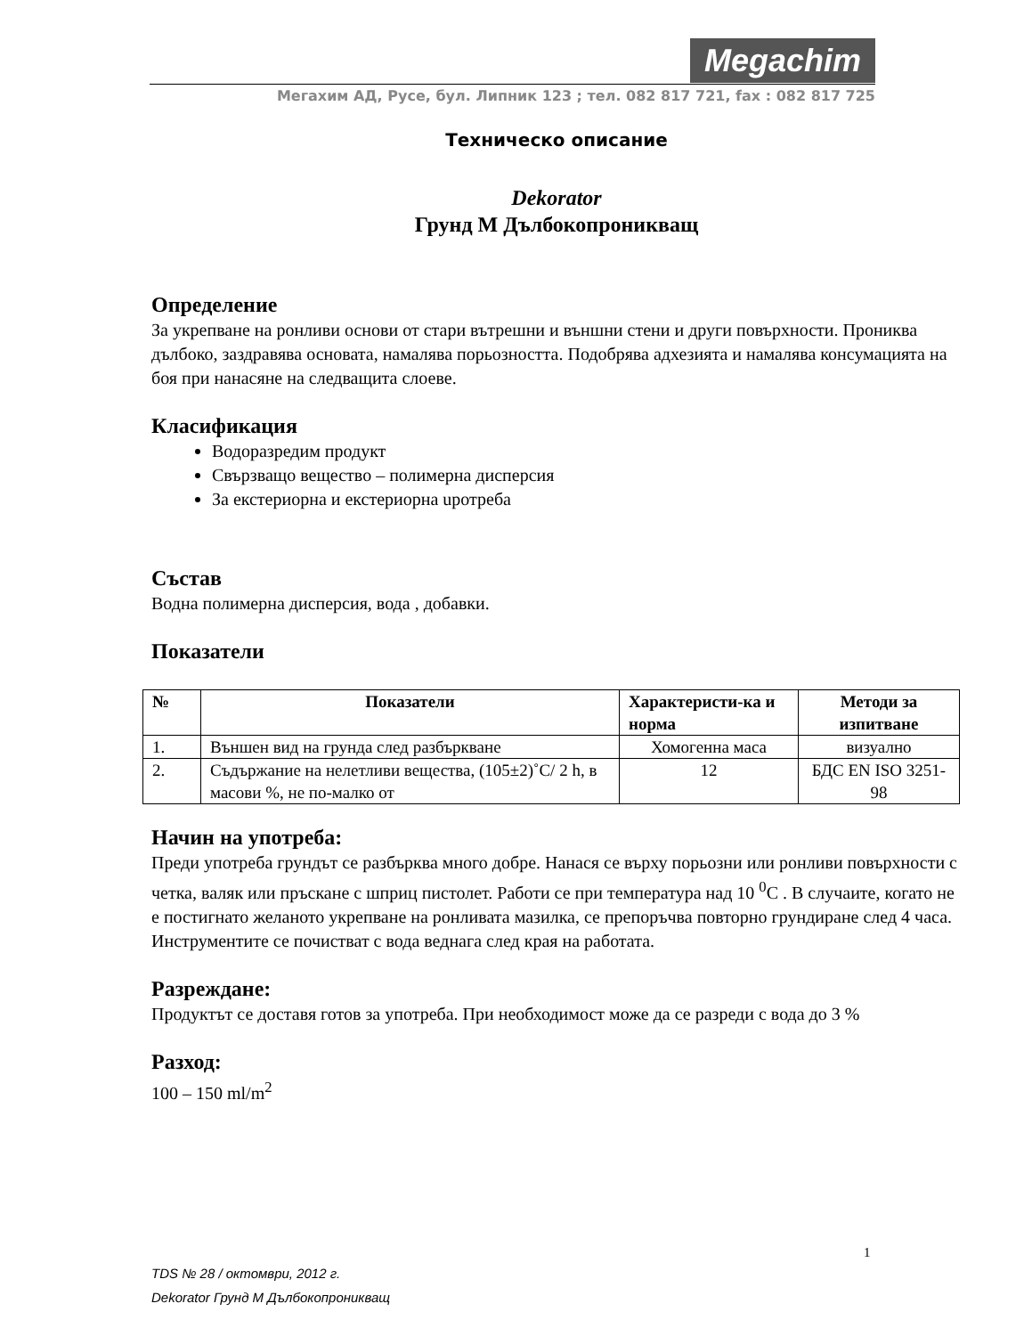Megachim
Мегахим АД, Русе, бул. Липник 123 ; тел. 082 817 721, fax : 082 817 725
Техническо описание
Dekorator
Грунд М Дълбокопроникващ
Определение
За укрепване на ронливи основи от стари вътрешни и външни стени и други повърхности. Прониква дълбоко, заздравява основата, намалява порьозността. Подобрява адхезията и намалява консумацията на боя при нанасяне на следващита слоеве.
Класификация
Водоразредим продукт
Свързващо вещество – полимерна дисперсия
За екстериорна и екстериорна upотреба
Състав
Водна полимерна дисперсия, вода , добавки.
Показатели
| № | Показатели | Характеристи-ка и норма | Методи за изпитване |
| --- | --- | --- | --- |
| 1. | Външен вид на грунда след разбъркване | Хомогенна маса | визуално |
| 2. | Съдържание на нелетливи вещества, (105±2)˚C/ 2 h, в масови %, не по-малко от | 12 | БДС EN ISO 3251-98 |
Начин на употреба:
Преди употреба грундът се разбърква много добре. Нанася се върху порьозни или ронливи повърхности с четка, валяк или пръскане с шприц пистолет. Работи се при температура над 10 <sup>0</sup>C . В случаите, когато не е постигнато желаното укрепване на ронливата мазилка, се препоръчва повторно грундиране след 4 часа. Инструментите се почистват с вода веднага след края на работата.
Разреждане:
Продуктът се доставя готов за употреба. При необходимост може да се разреди с вода до 3 %
Разход:
100 – 150 ml/m<sup>2</sup>
1
TDS № 28 / октомври, 2012 г.
Dekorator Грунд М Дълбокопроникващ